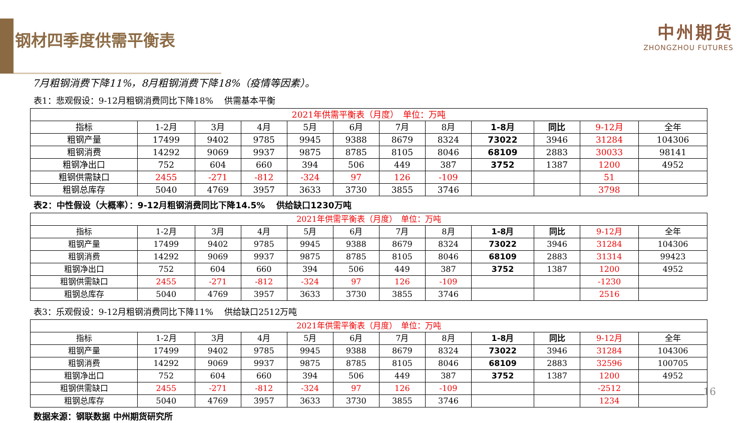钢材四季度供需平衡表
中州期货
ZHONGZHOU FUTURES
7月粗钢消费下降11%，8月粗钢消费下降18%（疫情等因素）。
表1：悲观假设：9-12月粗钢消费同比下降18%　 供需基本平衡
| 2021年供需平衡表（月度） 单位：万吨 | | | | | | | | | | | |
| --- | --- | --- | --- | --- | --- | --- | --- | --- | --- | --- | --- |
| 指标 | 1-2月 | 3月 | 4月 | 5月 | 6月 | 7月 | 8月 | 1-8月 | 同比 | 9-12月 | 全年 |
| 粗钢产量 | 17499 | 9402 | 9785 | 9945 | 9388 | 8679 | 8324 | 73022 | 3946 | 31284 | 104306 |
| 粗钢消费 | 14292 | 9069 | 9937 | 9875 | 8785 | 8105 | 8046 | 68109 | 2883 | 30033 | 98141 |
| 粗钢净出口 | 752 | 604 | 660 | 394 | 506 | 449 | 387 | 3752 | 1387 | 1200 | 4952 |
| 粗钢供需缺口 | 2455 | -271 | -812 | -324 | 97 | 126 | -109 | | | 51 | |
| 粗钢总库存 | 5040 | 4769 | 3957 | 3633 | 3730 | 3855 | 3746 | | | 3798 | |
表2：中性假设（大概率）：9-12月粗钢消费同比下降14.5%　 供给缺口1230万吨
| 2021年供需平衡表（月度） 单位：万吨 | | | | | | | | | | | |
| --- | --- | --- | --- | --- | --- | --- | --- | --- | --- | --- | --- |
| 指标 | 1-2月 | 3月 | 4月 | 5月 | 6月 | 7月 | 8月 | 1-8月 | 同比 | 9-12月 | 全年 |
| 粗钢产量 | 17499 | 9402 | 9785 | 9945 | 9388 | 8679 | 8324 | 73022 | 3946 | 31284 | 104306 |
| 粗钢消费 | 14292 | 9069 | 9937 | 9875 | 8785 | 8105 | 8046 | 68109 | 2883 | 31314 | 99423 |
| 粗钢净出口 | 752 | 604 | 660 | 394 | 506 | 449 | 387 | 3752 | 1387 | 1200 | 4952 |
| 粗钢供需缺口 | 2455 | -271 | -812 | -324 | 97 | 126 | -109 | | | -1230 | |
| 粗钢总库存 | 5040 | 4769 | 3957 | 3633 | 3730 | 3855 | 3746 | | | 2516 | |
表3：乐观假设：9-12月粗钢消费同比下降11%　 供给缺口2512万吨
| 2021年供需平衡表（月度） 单位：万吨 | | | | | | | | | | | |
| --- | --- | --- | --- | --- | --- | --- | --- | --- | --- | --- | --- |
| 指标 | 1-2月 | 3月 | 4月 | 5月 | 6月 | 7月 | 8月 | 1-8月 | 同比 | 9-12月 | 全年 |
| 粗钢产量 | 17499 | 9402 | 9785 | 9945 | 9388 | 8679 | 8324 | 73022 | 3946 | 31284 | 104306 |
| 粗钢消费 | 14292 | 9069 | 9937 | 9875 | 8785 | 8105 | 8046 | 68109 | 2883 | 32596 | 100705 |
| 粗钢净出口 | 752 | 604 | 660 | 394 | 506 | 449 | 387 | 3752 | 1387 | 1200 | 4952 |
| 粗钢供需缺口 | 2455 | -271 | -812 | -324 | 97 | 126 | -109 | | | -2512 | |
| 粗钢总库存 | 5040 | 4769 | 3957 | 3633 | 3730 | 3855 | 3746 | | | 1234 | |
数据来源：钢联数据 中州期货研究所
16